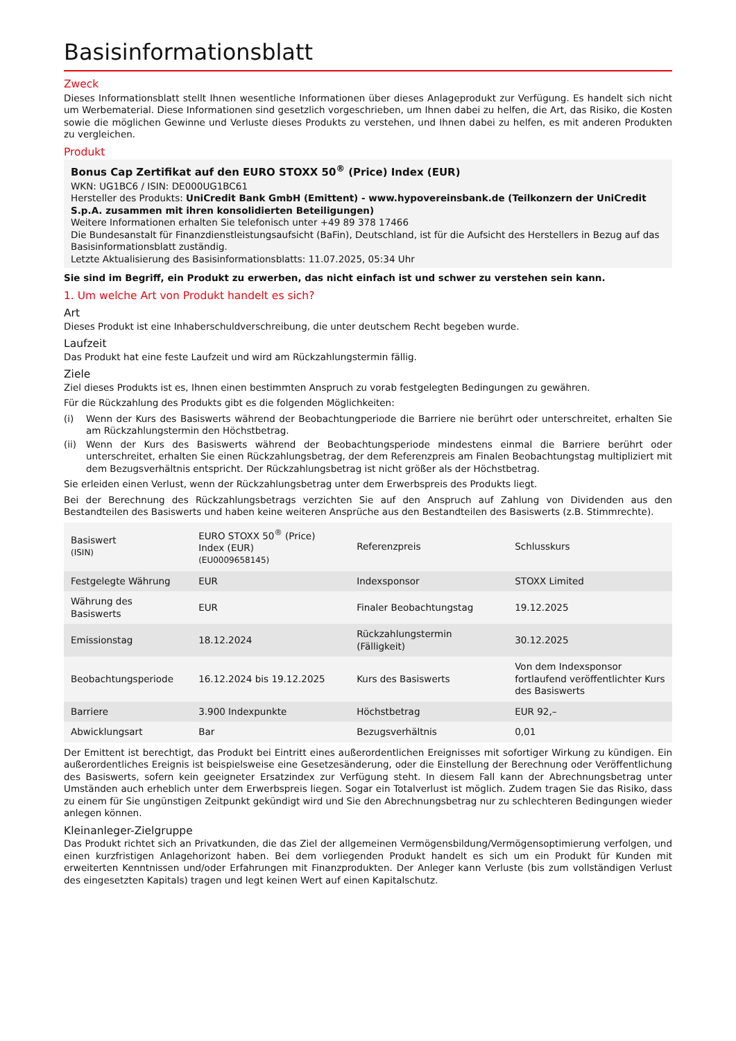Basisinformationsblatt
Zweck
Dieses Informationsblatt stellt Ihnen wesentliche Informationen über dieses Anlageprodukt zur Verfügung. Es handelt sich nicht um Werbematerial. Diese Informationen sind gesetzlich vorgeschrieben, um Ihnen dabei zu helfen, die Art, das Risiko, die Kosten sowie die möglichen Gewinne und Verluste dieses Produkts zu verstehen, und Ihnen dabei zu helfen, es mit anderen Produkten zu vergleichen.
Produkt
Bonus Cap Zertifikat auf den EURO STOXX 50<sup>®</sup> (Price) Index (EUR)
WKN: UG1BC6 / ISIN: DE000UG1BC61
Hersteller des Produkts: UniCredit Bank GmbH (Emittent) - www.hypovereinsbank.de (Teilkonzern der UniCredit S.p.A. zusammen mit ihren konsolidierten Beteiligungen)
Weitere Informationen erhalten Sie telefonisch unter +49 89 378 17466
Die Bundesanstalt für Finanzdienstleistungsaufsicht (BaFin), Deutschland, ist für die Aufsicht des Herstellers in Bezug auf das Basisinformationsblatt zuständig.
Letzte Aktualisierung des Basisinformationsblatts: 11.07.2025, 05:34 Uhr
Sie sind im Begriff, ein Produkt zu erwerben, das nicht einfach ist und schwer zu verstehen sein kann.
1. Um welche Art von Produkt handelt es sich?
Art
Dieses Produkt ist eine Inhaberschuldverschreibung, die unter deutschem Recht begeben wurde.
Laufzeit
Das Produkt hat eine feste Laufzeit und wird am Rückzahlungstermin fällig.
Ziele
Ziel dieses Produkts ist es, Ihnen einen bestimmten Anspruch zu vorab festgelegten Bedingungen zu gewähren.
Für die Rückzahlung des Produkts gibt es die folgenden Möglichkeiten:
(i) Wenn der Kurs des Basiswerts während der Beobachtungperiode die Barriere nie berührt oder unterschreitet, erhalten Sie am Rückzahlungstermin den Höchstbetrag.
(ii) Wenn der Kurs des Basiswerts während der Beobachtungsperiode mindestens einmal die Barriere berührt oder unterschreitet, erhalten Sie einen Rückzahlungsbetrag, der dem Referenzpreis am Finalen Beobachtungstag multipliziert mit dem Bezugsverhältnis entspricht. Der Rückzahlungsbetrag ist nicht größer als der Höchstbetrag.
Sie erleiden einen Verlust, wenn der Rückzahlungsbetrag unter dem Erwerbspreis des Produkts liegt.
Bei der Berechnung des Rückzahlungsbetrags verzichten Sie auf den Anspruch auf Zahlung von Dividenden aus den Bestandteilen des Basiswerts und haben keine weiteren Ansprüche aus den Bestandteilen des Basiswerts (z.B. Stimmrechte).
| Basiswert (ISIN) | EURO STOXX 50<sup>®</sup> (Price) Index (EUR) (EU0009658145) | Referenzpreis | Schlusskurs |
| Festgelegte Währung | EUR | Indexsponsor | STOXX Limited |
| Währung des Basiswerts | EUR | Finaler Beobachtungstag | 19.12.2025 |
| Emissionstag | 18.12.2024 | Rückzahlungstermin (Fälligkeit) | 30.12.2025 |
| Beobachtungsperiode | 16.12.2024 bis 19.12.2025 | Kurs des Basiswerts | Von dem Indexsponsor fortlaufend veröffentlichter Kurs des Basiswerts |
| Barriere | 3.900 Indexpunkte | Höchstbetrag | EUR 92,– |
| Abwicklungsart | Bar | Bezugsverhältnis | 0,01 |
Der Emittent ist berechtigt, das Produkt bei Eintritt eines außerordentlichen Ereignisses mit sofortiger Wirkung zu kündigen. Ein außerordentliches Ereignis ist beispielsweise eine Gesetzesänderung, oder die Einstellung der Berechnung oder Veröffentlichung des Basiswerts, sofern kein geeigneter Ersatzindex zur Verfügung steht. In diesem Fall kann der Abrechnungsbetrag unter Umständen auch erheblich unter dem Erwerbspreis liegen. Sogar ein Totalverlust ist möglich. Zudem tragen Sie das Risiko, dass zu einem für Sie ungünstigen Zeitpunkt gekündigt wird und Sie den Abrechnungsbetrag nur zu schlechteren Bedingungen wieder anlegen können.
Kleinanleger-Zielgruppe
Das Produkt richtet sich an Privatkunden, die das Ziel der allgemeinen Vermögensbildung/Vermögensoptimierung verfolgen, und einen kurzfristigen Anlagehorizont haben. Bei dem vorliegenden Produkt handelt es sich um ein Produkt für Kunden mit erweiterten Kenntnissen und/oder Erfahrungen mit Finanzprodukten. Der Anleger kann Verluste (bis zum vollständigen Verlust des eingesetzten Kapitals) tragen und legt keinen Wert auf einen Kapitalschutz.